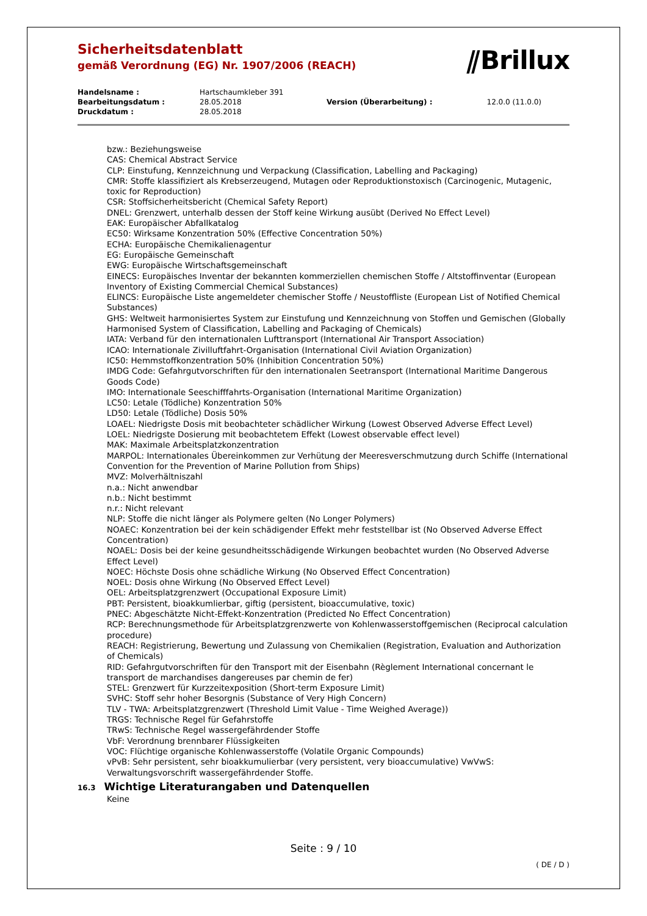⫽Brillux
Sicherheitsdatenblatt
gemäß Verordnung (EG) Nr. 1907/2006 (REACH)
| Handelsname : | Hartschaumkleber 391 | | |
| Bearbeitungsdatum : | 28.05.2018 | Version (Überarbeitung) : | 12.0.0 (11.0.0) |
| Druckdatum : | 28.05.2018 | | |
bzw.: Beziehungsweise
CAS: Chemical Abstract Service
CLP: Einstufung, Kennzeichnung und Verpackung (Classification, Labelling and Packaging)
CMR: Stoffe klassifiziert als Krebserzeugend, Mutagen oder Reproduktionstoxisch (Carcinogenic, Mutagenic, toxic for Reproduction)
CSR: Stoffsicherheitsbericht (Chemical Safety Report)
DNEL: Grenzwert, unterhalb dessen der Stoff keine Wirkung ausübt (Derived No Effect Level)
EAK: Europäischer Abfallkatalog
EC50: Wirksame Konzentration 50% (Effective Concentration 50%)
ECHA: Europäische Chemikalienagentur
EG: Europäische Gemeinschaft
EWG: Europäische Wirtschaftsgemeinschaft
EINECS: Europäisches Inventar der bekannten kommerziellen chemischen Stoffe / Altstoffinventar (European Inventory of Existing Commercial Chemical Substances)
ELINCS: Europäische Liste angemeldeter chemischer Stoffe / Neustoffliste (European List of Notified Chemical Substances)
GHS: Weltweit harmonisiertes System zur Einstufung und Kennzeichnung von Stoffen und Gemischen (Globally Harmonised System of Classification, Labelling and Packaging of Chemicals)
IATA: Verband für den internationalen Lufttransport (International Air Transport Association)
ICAO: Internationale Zivilluftfahrt-Organisation (International Civil Aviation Organization)
IC50: Hemmstoffkonzentration 50% (Inhibition Concentration 50%)
IMDG Code: Gefahrgutvorschriften für den internationalen Seetransport (International Maritime Dangerous Goods Code)
IMO: Internationale Seeschifffahrts-Organisation (International Maritime Organization)
LC50: Letale (Tödliche) Konzentration 50%
LD50: Letale (Tödliche) Dosis 50%
LOAEL: Niedrigste Dosis mit beobachteter schädlicher Wirkung (Lowest Observed Adverse Effect Level)
LOEL: Niedrigste Dosierung mit beobachtetem Effekt (Lowest observable effect level)
MAK: Maximale Arbeitsplatzkonzentration
MARPOL: Internationales Übereinkommen zur Verhütung der Meeresverschmutzung durch Schiffe (International Convention for the Prevention of Marine Pollution from Ships)
MVZ: Molverhältniszahl
n.a.: Nicht anwendbar
n.b.: Nicht bestimmt
n.r.: Nicht relevant
NLP: Stoffe die nicht länger als Polymere gelten (No Longer Polymers)
NOAEC: Konzentration bei der kein schädigender Effekt mehr feststellbar ist (No Observed Adverse Effect Concentration)
NOAEL: Dosis bei der keine gesundheitsschädigende Wirkungen beobachtet wurden (No Observed Adverse Effect Level)
NOEC: Höchste Dosis ohne schädliche Wirkung (No Observed Effect Concentration)
NOEL: Dosis ohne Wirkung (No Observed Effect Level)
OEL: Arbeitsplatzgrenzwert (Occupational Exposure Limit)
PBT: Persistent, bioakkumlierbar, giftig (persistent, bioaccumulative, toxic)
PNEC: Abgeschätzte Nicht-Effekt-Konzentration (Predicted No Effect Concentration)
RCP: Berechnungsmethode für Arbeitsplatzgrenzwerte von Kohlenwasserstoffgemischen (Reciprocal calculation procedure)
REACH: Registrierung, Bewertung und Zulassung von Chemikalien (Registration, Evaluation and Authorization of Chemicals)
RID: Gefahrgutvorschriften für den Transport mit der Eisenbahn (Règlement International concernant le transport de marchandises dangereuses par chemin de fer)
STEL: Grenzwert für Kurzzeitexposition (Short-term Exposure Limit)
SVHC: Stoff sehr hoher Besorgnis (Substance of Very High Concern)
TLV - TWA: Arbeitsplatzgrenzwert (Threshold Limit Value - Time Weighed Average))
TRGS: Technische Regel für Gefahrstoffe
TRwS: Technische Regel wassergefährdender Stoffe
VbF: Verordnung brennbarer Flüssigkeiten
VOC: Flüchtige organische Kohlenwasserstoffe (Volatile Organic Compounds)
vPvB: Sehr persistent, sehr bioakkumulierbar (very persistent, very bioaccumulative) VwVwS: Verwaltungsvorschrift wassergefährdender Stoffe.
16.3 Wichtige Literaturangaben und Datenquellen
Keine
Seite : 9 / 10
( DE / D )